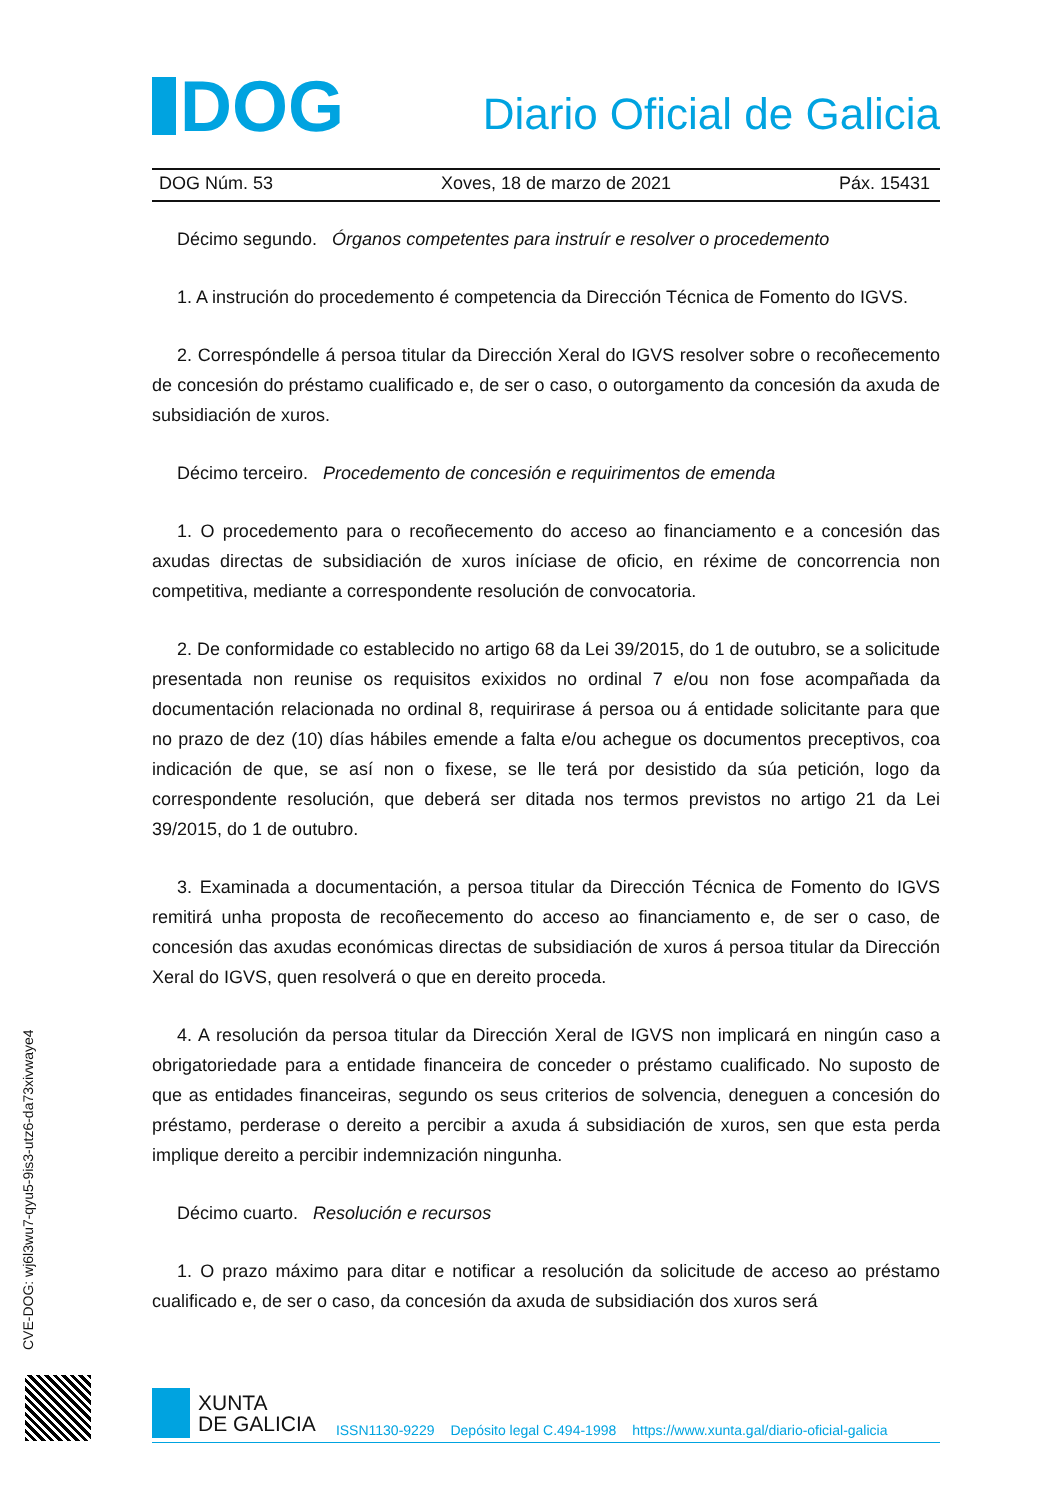DOG
Diario Oficial de Galicia
DOG Núm. 53 Xoves, 18 de marzo de 2021 Páx. 15431
Décimo segundo. Órganos competentes para instruír e resolver o procedemento
1. A instrución do procedemento é competencia da Dirección Técnica de Fomento do IGVS.
2. Correspóndelle á persoa titular da Dirección Xeral do IGVS resolver sobre o recoñecemento de concesión do préstamo cualificado e, de ser o caso, o outorgamento da concesión da axuda de subsidiación de xuros.
Décimo terceiro. Procedemento de concesión e requirimentos de emenda
1. O procedemento para o recoñecemento do acceso ao financiamento e a concesión das axudas directas de subsidiación de xuros iníciase de oficio, en réxime de concorrencia non competitiva, mediante a correspondente resolución de convocatoria.
2. De conformidade co establecido no artigo 68 da Lei 39/2015, do 1 de outubro, se a solicitude presentada non reunise os requisitos exixidos no ordinal 7 e/ou non fose acompañada da documentación relacionada no ordinal 8, requirirase á persoa ou á entidade solicitante para que no prazo de dez (10) días hábiles emende a falta e/ou achegue os documentos preceptivos, coa indicación de que, se así non o fixese, se lle terá por desistido da súa petición, logo da correspondente resolución, que deberá ser ditada nos termos previstos no artigo 21 da Lei 39/2015, do 1 de outubro.
3. Examinada a documentación, a persoa titular da Dirección Técnica de Fomento do IGVS remitirá unha proposta de recoñecemento do acceso ao financiamento e, de ser o caso, de concesión das axudas económicas directas de subsidiación de xuros á persoa titular da Dirección Xeral do IGVS, quen resolverá o que en dereito proceda.
4. A resolución da persoa titular da Dirección Xeral de IGVS non implicará en ningún caso a obrigatoriedade para a entidade financeira de conceder o préstamo cualificado. No suposto de que as entidades financeiras, segundo os seus criterios de solvencia, deneguen a concesión do préstamo, perderase o dereito a percibir a axuda á subsidiación de xuros, sen que esta perda implique dereito a percibir indemnización ningunha.
Décimo cuarto. Resolución e recursos
1. O prazo máximo para ditar e notificar a resolución da solicitude de acceso ao préstamo cualificado e, de ser o caso, da concesión da axuda de subsidiación dos xuros será
CVE-DOG: wj6l3wu7-qyu5-9is3-utz6-da73xivwaye4
XUNTA
DE GALICIA
ISSN1130-9229 Depósito legal C.494-1998 https://www.xunta.gal/diario-oficial-galicia